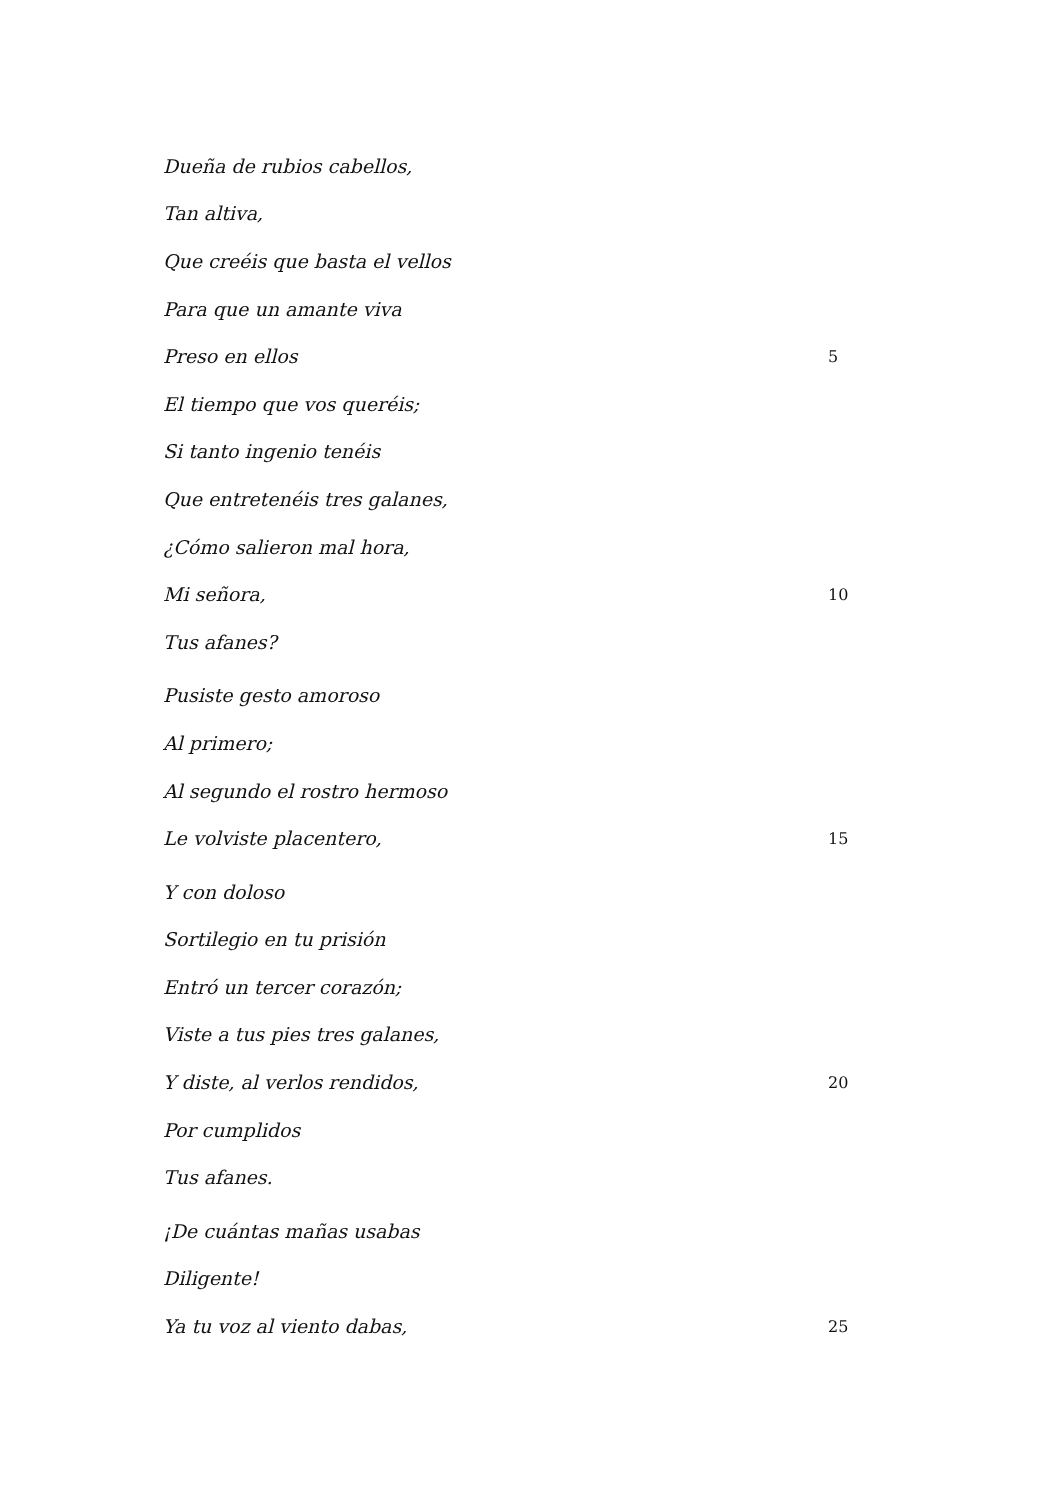Dueña de rubios cabellos,
Tan altiva,
Que creéis que basta el vellos
Para que un amante viva
Preso en ellos 5
El tiempo que vos queréis;
Si tanto ingenio tenéis
Que entretenéis tres galanes,
¿Cómo salieron mal hora,
Mi señora, 10
Tus afanes?
Pusiste gesto amoroso
Al primero;
Al segundo el rostro hermoso
Le volviste placentero, 15
Y con doloso
Sortilegio en tu prisión
Entró un tercer corazón;
Viste a tus pies tres galanes,
Y diste, al verlos rendidos, 20
Por cumplidos
Tus afanes.
¡De cuántas mañas usabas
Diligente!
Ya tu voz al viento dabas, 25